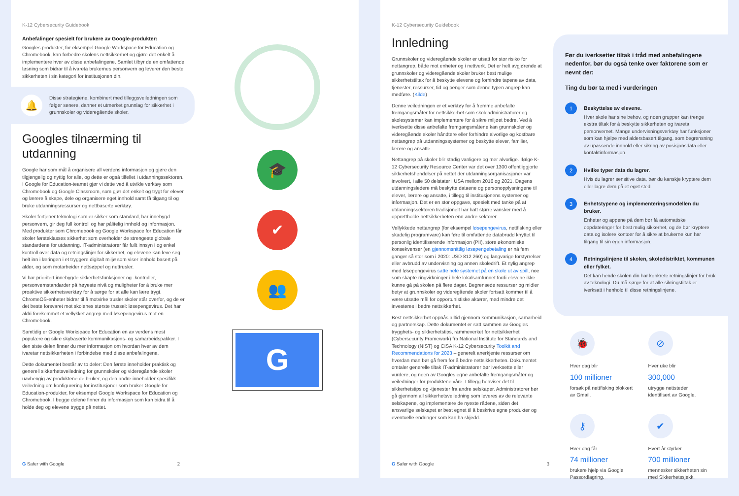K-12 Cybersecurity Guidebook
Anbefalinger spesielt for brukere av Google-produkter:
Googles produkter, for eksempel Google Workspace for Education og Chromebook, kan forbedre skolens nettsikkerhet og gjøre det enkelt å implementere hver av disse anbefalingene. Samlet tilbyr de en omfattende løsning som bidrar til å ivareta brukernes personvern og leverer den beste sikkerheten i sin kategori for institusjonen din.
🔔
Disse strategiene, kombinert med tilleggsveiledningen som følger senere, danner et utmerket grunnlag for sikkerhet i grunnskoler og videregående skoler.
Googles tilnærming til utdanning
Google har som mål å organisere all verdens informasjon og gjøre den tilgjengelig og nyttig for alle, og dette er også tilfellet i utdanningssektoren. I Google for Education-teamet gjør vi dette ved å utvikle verktøy som Chromebook og Google Classroom, som gjør det enkelt og trygt for elever og lærere å skape, dele og organisere eget innhold samt få tilgang til og bruke utdanningsressurser og nettbaserte verktøy.
Skoler fortjener teknologi som er sikker som standard, har innebygd personvern, gir deg full kontroll og har pålitelig innhold og informasjon. Med produkter som Chromebook og Google Workspace for Education får skoler førsteklasses sikkerhet som overholder de strengeste globale standardene for utdanning. IT-administratorer får fullt innsyn i og enkel kontroll over data og retningslinjer for sikkerhet, og elevene kan leve seg helt inn i læringen i et tryggere digitalt miljø som viser innhold basert på alder, og som motarbeider nettsøppel og nettrusler.
Vi har prioritert innebygde sikkerhetsfunksjoner og -kontroller, personvernstandarder på høyeste nivå og muligheter for å bruke mer proaktive sikkerhetsverktøy for å sørge for at alle kan lære trygt. ChromeOS-enheter bidrar til å motvirke trusler skoler står overfor, og de er det beste forsvaret mot skolenes største trussel: løsepengevirus. Det har aldri forekommet et vellykket angrep med løsepengevirus mot en Chromebook.
Samtidig er Google Workspace for Education en av verdens mest populære og sikre skybaserte kommunikasjons- og samarbeidspakker. I den siste delen finner du mer informasjon om hvordan hver av dem ivaretar nettsikkerheten i forbindelse med disse anbefalingene.
Dette dokumentet består av to deler: Den første inneholder praktisk og generell sikkerhetsveiledning for grunnskoler og videregående skoler uavhengig av produktene de bruker, og den andre inneholder spesifikk veiledning om konfigurering for institusjoner som bruker Google for Education-produkter, for eksempel Google Workspace for Education og Chromebook. I begge delene finner du informasjon som kan bidra til å holde deg og elevene trygge på nettet.
🎓
✔
👥
G
G Safer with Google 2
K-12 Cybersecurity Guidebook
Innledning
Grunnskoler og videregående skoler er utsatt for stor risiko for nettangrep, både mot enheter og i nettverk. Det er helt avgjørende at grunnskoler og videregående skoler bruker best mulige sikkerhetstiltak for å beskytte elevene og forhindre tapene av data, tjenester, ressurser, tid og penger som denne typen angrep kan medføre. (Kilde)
Denne veiledningen er et verktøy for å fremme anbefalte fremgangsmåter for nettsikkerhet som skoleadministratorer og skolesystemer kan implementere for å sikre miljøet bedre. Ved å iverksette disse anbefalte fremgangsmåtene kan grunnskoler og videregående skoler håndtere eller forhindre alvorlige og kostbare nettangrep på utdanningssystemer og beskytte elever, familier, lærere og ansatte.
Nettangrep på skoler blir stadig vanligere og mer alvorlige. Ifølge K-12 Cybersecurity Resource Center var det over 1300 offentliggjorte sikkerhetshendelser på nettet der utdanningsorganisasjoner var involvert, i alle 50 delstater i USA mellom 2016 og 2021. Dagens utdanningsledere må beskytte dataene og personopplysningene til elever, lærere og ansatte, i tillegg til institusjonens systemer og informasjon. Det er en stor oppgave, spesielt med tanke på at utdanningssektoren tradisjonelt har hatt større vansker med å opprettholde nettsikkerheten enn andre sektorer.
Vellykkede nettangrep (for eksempel løsepengevirus, nettfisking eller skadelig programvare) kan føre til omfattende databrudd knyttet til personlig identifiserende informasjon (PII), store økonomiske konsekvenser (en gjennomsnittlig løsepengebetaling er nå fem ganger så stor som i 2020: USD 812 260) og langvarige forstyrrelser eller avbrudd av undervisning og annen skoledrift. Et nylig angrep med løsepengevirus satte hele systemet på en skole ut av spill, noe som skapte ringvirkninger i hele lokalsamfunnet fordi elevene ikke kunne gå på skolen på flere dager. Begrensede ressurser og midler betyr at grunnskoler og videregående skoler fortsatt kommer til å være utsatte mål for opportunistiske aktører, med mindre det investeres i bedre nettsikkerhet.
Best nettsikkerhet oppnås alltid gjennom kommunikasjon, samarbeid og partnerskap. Dette dokumentet er satt sammen av Googles trygghets- og sikkerhetstips, rammeverket for nettsikkerhet (Cybersecurity Framework) fra National Institute for Standards and Technology (NIST) og CISA K-12 Cybersecurity Toolkit and Recommendations for 2023 – generelt anerkjente ressurser om hvordan man bør gå frem for å bedre nettsikkerheten. Dokumentet omtaler generelle tiltak IT-administratorer bør iverksette eller vurdere, og noen av Googles egne anbefalte fremgangsmåter og veiledninger for produktene våre. I tillegg henviser det til sikkerhetstips og -tjenester fra andre selskaper. Administratorer bør gå gjennom all sikkerhetsveiledning som leveres av de relevante selskapene, og implementere de nyeste rådene, siden det ansvarlige selskapet er best egnet til å beskrive egne produkter og eventuelle endringer som kan ha skjedd.
Før du iverksetter tiltak i tråd med anbefalingene nedenfor, bør du også tenke over faktorene som er nevnt der:
Ting du bør ta med i vurderingen
1
Beskyttelse av elevene.
Hver skole har sine behov, og noen grupper kan trenge ekstra tiltak for å beskytte sikkerheten og ivareta personvernet. Mange undervisningsverktøy har funksjoner som kan hjelpe med aldersbasert tilgang, som begrensning av upassende innhold eller sikring av posisjonsdata eller kontaktinformasjon.
2
Hvilke typer data du lagrer.
Hvis du lagrer sensitive data, bør du kanskje kryptere dem eller lagre dem på et eget sted.
3
Enhetstypene og implementeringsmodellen du bruker.
Enheter og appene på dem bør få automatiske oppdateringer for best mulig sikkerhet, og de bør kryptere data og isolere kontoer for å sikre at brukerne kun har tilgang til sin egen informasjon.
4
Retningslinjene til skolen, skoledistriktet, kommunen eller fylket.
Det kan hende skolen din har konkrete retningslinjer for bruk av teknologi. Du må sørge for at alle sikringstiltak er iverksatt i henhold til disse retningslinjene.
🐞
Hver dag blir
100 millioner
forsøk på nettfisking blokkert av Gmail.
⊘
Hver uke blir
300,000
utrygge nettsteder identifisert av Google.
⚷
Hver dag får
74 millioner
brukere hjelp via Google Passordlagring.
✔
Hvert år styrker
700 millioner
mennesker sikkerheten sin med Sikkerhetssjekk.
G Safer with Google 3